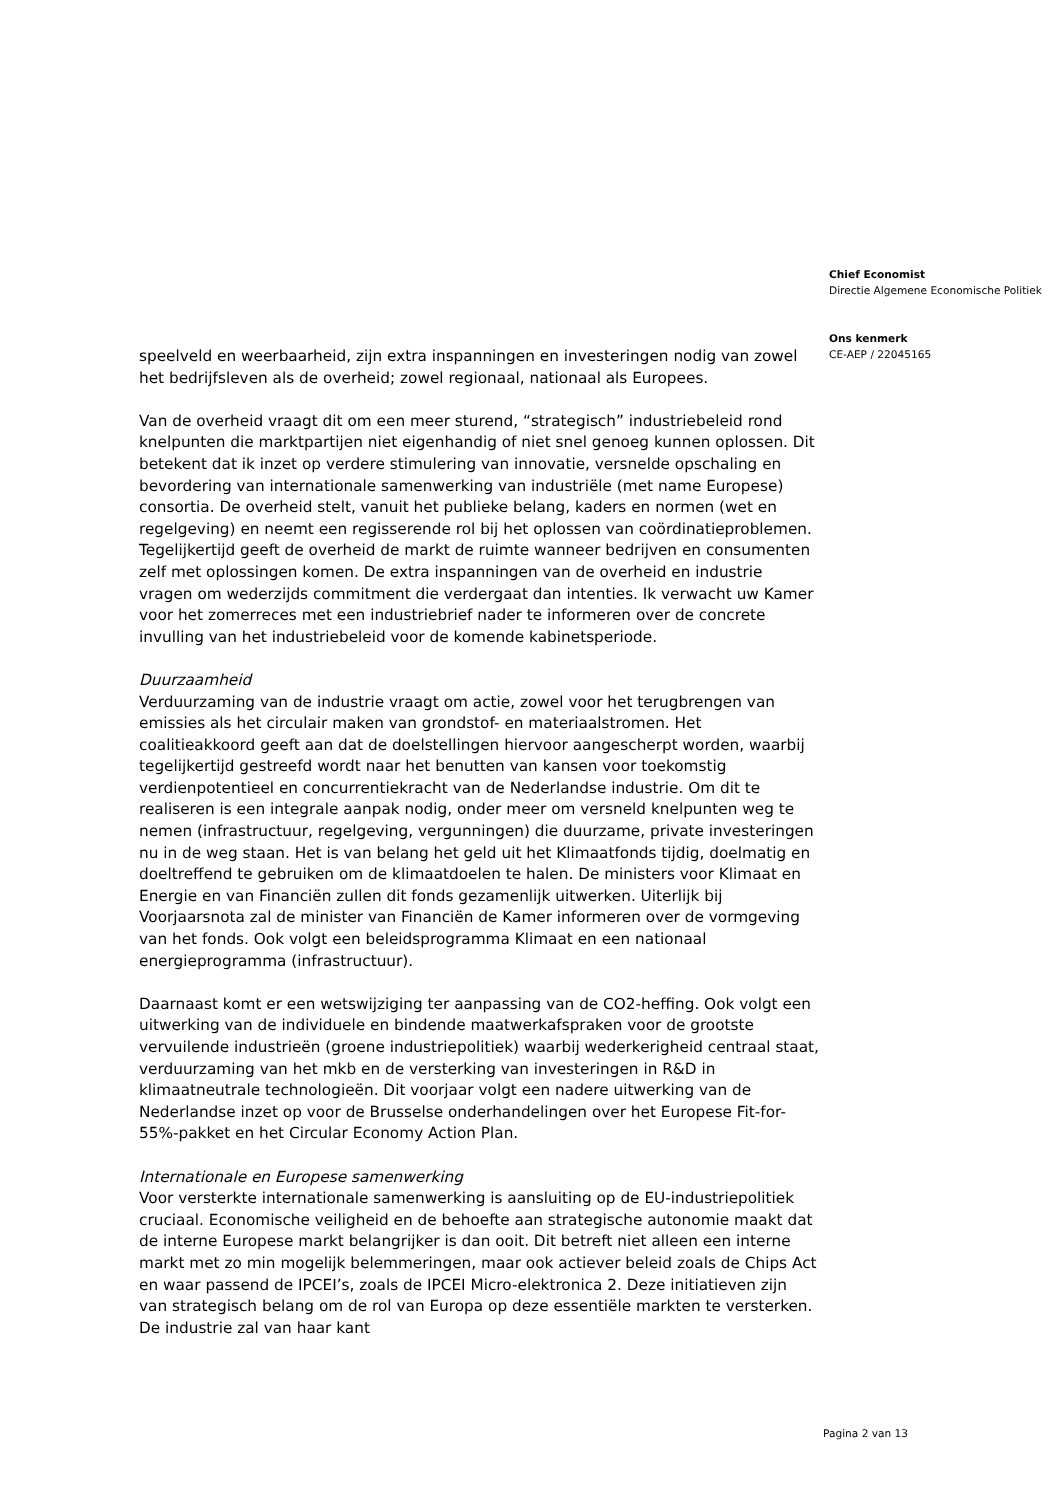speelveld en weerbaarheid, zijn extra inspanningen en investeringen nodig van zowel het bedrijfsleven als de overheid; zowel regionaal, nationaal als Europees.
Van de overheid vraagt dit om een meer sturend, “strategisch” industriebeleid rond knelpunten die marktpartijen niet eigenhandig of niet snel genoeg kunnen oplossen. Dit betekent dat ik inzet op verdere stimulering van innovatie, versnelde opschaling en bevordering van internationale samenwerking van industriële (met name Europese) consortia. De overheid stelt, vanuit het publieke belang, kaders en normen (wet en regelgeving) en neemt een regisserende rol bij het oplossen van coördinatieproblemen. Tegelijkertijd geeft de overheid de markt de ruimte wanneer bedrijven en consumenten zelf met oplossingen komen. De extra inspanningen van de overheid en industrie vragen om wederzijds commitment die verdergaat dan intenties. Ik verwacht uw Kamer voor het zomerreces met een industriebrief nader te informeren over de concrete invulling van het industriebeleid voor de komende kabinetsperiode.
Duurzaamheid
Verduurzaming van de industrie vraagt om actie, zowel voor het terugbrengen van emissies als het circulair maken van grondstof- en materiaalstromen. Het coalitieakkoord geeft aan dat de doelstellingen hiervoor aangescherpt worden, waarbij tegelijkertijd gestreefd wordt naar het benutten van kansen voor toekomstig verdienpotentieel en concurrentiekracht van de Nederlandse industrie. Om dit te realiseren is een integrale aanpak nodig, onder meer om versneld knelpunten weg te nemen (infrastructuur, regelgeving, vergunningen) die duurzame, private investeringen nu in de weg staan. Het is van belang het geld uit het Klimaatfonds tijdig, doelmatig en doeltreffend te gebruiken om de klimaatdoelen te halen. De ministers voor Klimaat en Energie en van Financiën zullen dit fonds gezamenlijk uitwerken. Uiterlijk bij Voorjaarsnota zal de minister van Financiën de Kamer informeren over de vormgeving van het fonds. Ook volgt een beleidsprogramma Klimaat en een nationaal energieprogramma (infrastructuur).
Daarnaast komt er een wetswijziging ter aanpassing van de CO2-heffing. Ook volgt een uitwerking van de individuele en bindende maatwerkafspraken voor de grootste vervuilende industrieën (groene industriepolitiek) waarbij wederkerigheid centraal staat, verduurzaming van het mkb en de versterking van investeringen in R&D in klimaatneutrale technologieën. Dit voorjaar volgt een nadere uitwerking van de Nederlandse inzet op voor de Brusselse onderhandelingen over het Europese Fit-for-55%-pakket en het Circular Economy Action Plan.
Internationale en Europese samenwerking
Voor versterkte internationale samenwerking is aansluiting op de EU-industriepolitiek cruciaal. Economische veiligheid en de behoefte aan strategische autonomie maakt dat de interne Europese markt belangrijker is dan ooit. Dit betreft niet alleen een interne markt met zo min mogelijk belemmeringen, maar ook actiever beleid zoals de Chips Act en waar passend de IPCEI’s, zoals de IPCEI Micro-elektronica 2. Deze initiatieven zijn van strategisch belang om de rol van Europa op deze essentiële markten te versterken. De industrie zal van haar kant
Chief Economist
Directie Algemene Economische Politiek
Ons kenmerk
CE-AEP / 22045165
Pagina 2 van 13